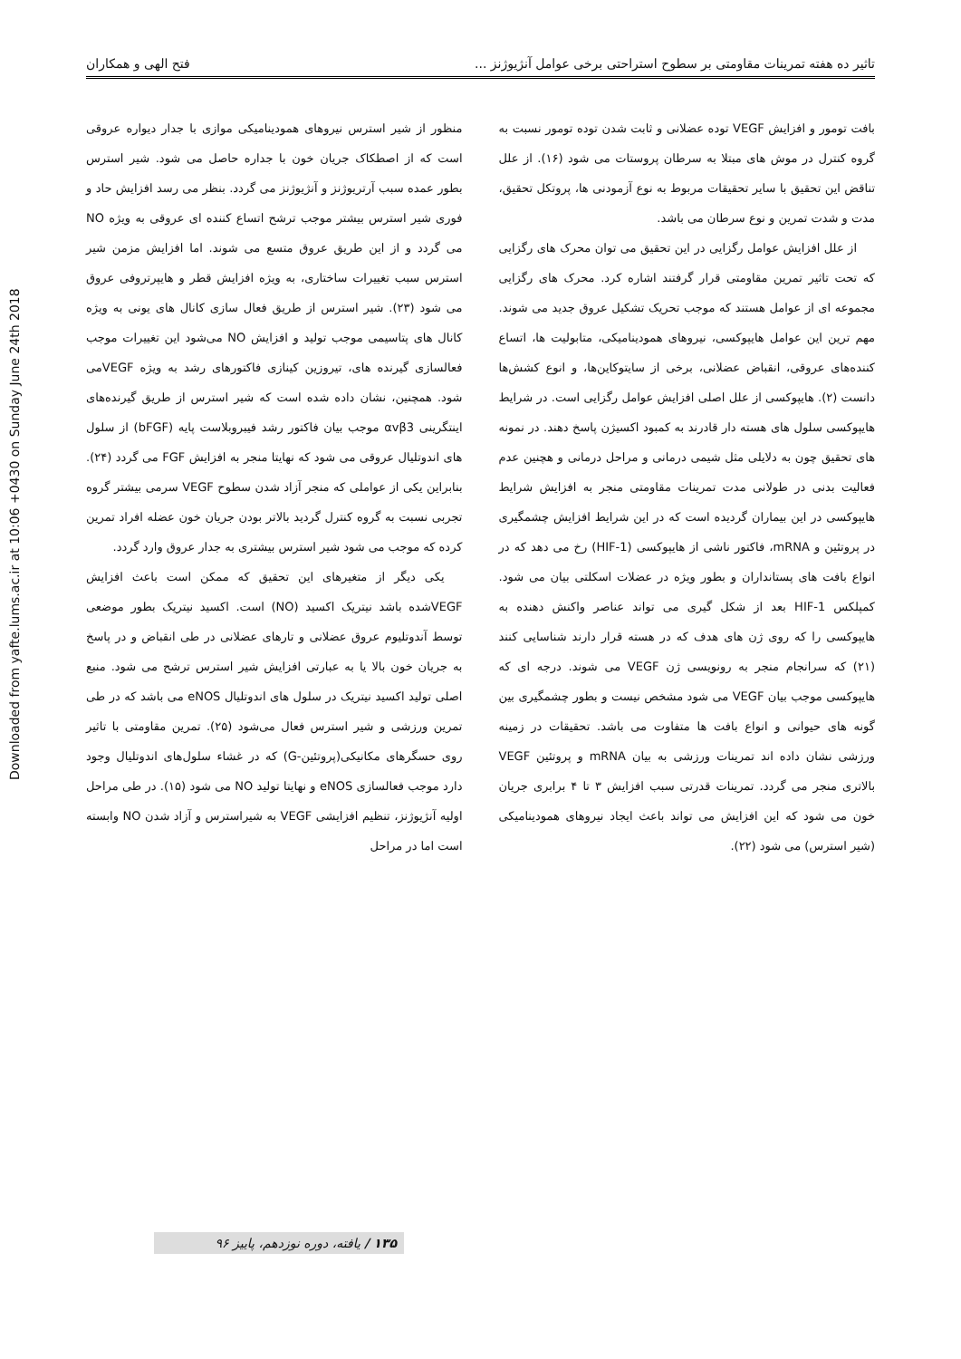Downloaded from yafte.lums.ac.ir at 10:06 +0430 on Sunday June 24th 2018
تاثیر ده هفته تمرینات مقاومتی بر سطوح استراحتی برخی عوامل آنژیوژنز ... فتح الهی و همکاران
بافت تومور و افزایش VEGF توده عضلانی و ثابت شدن توده تومور نسبت به گروه کنترل در موش های مبتلا به سرطان پروستات می شود (۱۶). از علل تناقض این تحقیق با سایر تحقیقات مربوط به نوع آزمودنی ها، پروتکل تحقیق، مدت و شدت تمرین و نوع سرطان می باشد.
از علل افزایش عوامل رگزایی در این تحقیق می توان محرک های رگزایی که تحت تاثیر تمرین مقاومتی قرار گرفتند اشاره کرد. محرک های رگزایی مجموعه ای از عوامل هستند که موجب تحریک تشکیل عروق جدید می شوند. مهم ترین این عوامل هایپوکسی، نیروهای همودینامیکی، متابولیت ها، اتساع کننده‌های عروقی، انقباض عضلانی، برخی از سایتوکاین‌ها، و انوع کشش‌ها دانست (۲). هایپوکسی از علل اصلی افزایش عوامل رگزایی است. در شرایط هایپوکسی سلول های هسته دار قادرند به کمبود اکسیژن پاسخ دهند. در نمونه های تحقیق چون به دلایلی مثل شیمی درمانی و مراحل درمانی و هچنین عدم فعالیت بدنی در طولانی مدت تمرینات مقاومتی منجر به افزایش شرایط هایپوکسی در این بیماران گردیده است که در این شرایط افزایش چشمگیری در پروتئین و mRNA، فاکتور ناشی از هایپوکسی (HIF-1) رخ می دهد که در انواع بافت های پستانداران و بطور ویژه در عضلات اسکلتی بیان می شود. کمپلکس HIF-1 بعد از شکل گیری می تواند عناصر واکنش دهنده به هایپوکسی را که روی ژن های هدف که در هسته قرار دارند شناسایی کنند (۲۱) که سرانجام منجر به رونویسی ژن VEGF می شوند. درجه ای که هایپوکسی موجب بیان VEGF می شود مشخص نیست و بطور چشمگیری بین گونه های حیوانی و انواع بافت ها متفاوت می باشد. تحقیقات در زمینه ورزشی نشان داده اند تمرینات ورزشی به بیان mRNA و پروتئین VEGF بالاتری منجر می گردد. تمرینات قدرتی سبب افزایش ۳ تا ۴ برابری جریان خون می شود که این افزایش می تواند باعث ایجاد نیروهای همودینامیکی (شیر استرس) می شود (۲۲).
منظور از شیر استرس نیروهای همودینامیکی موازی با جدار دیواره عروقی است که از اصطکاک جریان خون با جداره حاصل می شود. شیر استرس بطور عمده سبب آرتریوژنز و آنژیوژنز می گردد. بنظر می رسد افزایش حاد و فوری شیر استرس بیشتر موجب ترشح اتساع کننده ای عروقی به ویژه NO می گردد و از این طریق عروق متسع می شوند. اما افزایش مزمن شیر استرس سبب تغییرات ساختاری، به ویژه افزایش قطر و هایپرتروفی عروق می شود (۲۳). شیر استرس از طریق فعال سازی کانال های یونی به ویژه کانال های پتاسیمی موجب تولید و افزایش NO می‌شود این تغییرات موجب فعالسازی گیرنده های، تیروزین کینازی فاکتورهای رشد به ویژه VEGFمی شود. همچنین، نشان داده شده است که شیر استرس از طریق گیرنده‌های اینتگرینی αvβ3 موجب بیان فاکتور رشد فیبروبلاست پایه (bFGF) از سلول های اندوتلیال عروقی می شود که نهایتا منجر به افزایش FGF می گردد (۲۴). بنابراین یکی از عواملی که منجر آزاد شدن سطوح VEGF سرمی بیشتر گروه تجربی نسبت به گروه کنترل گردید بالاتر بودن جریان خون عضله افراد تمرین کرده که موجب می شود شیر استرس بیشتری به جدار عروق وارد گردد.
یکی دیگر از متغیرهای این تحقیق که ممکن است باعث افزایش VEGFشده باشد نیتریک اکسید (NO) است. اکسید نیتریک بطور موضعی توسط آندوتلیوم عروق عضلانی و تارهای عضلانی در طی انقباض و در پاسخ به جریان خون بالا یا به عبارتی افزایش شیر استرس ترشح می شود. منبع اصلی تولید اکسید نیتریک در سلول های اندوتلیال eNOS می باشد که در طی تمرین ورزشی و شیر استرس فعال می‌شود (۲۵). تمرین مقاومتی با تاثیر روی حسگرهای مکانیکی(پروتئین-G) که در غشاء سلول‌های اندوتلیال وجود دارد موجب فعالسازی eNOS و نهایتا تولید NO می شود (۱۵). در طی مراحل اولیه آنژیوژنز، تنظیم افزایشی VEGF به شیراسترس و آزاد شدن NO وابسته است اما در مراحل
۱۳۵ / یافته، دوره نوزدهم، پاییز ۹۶